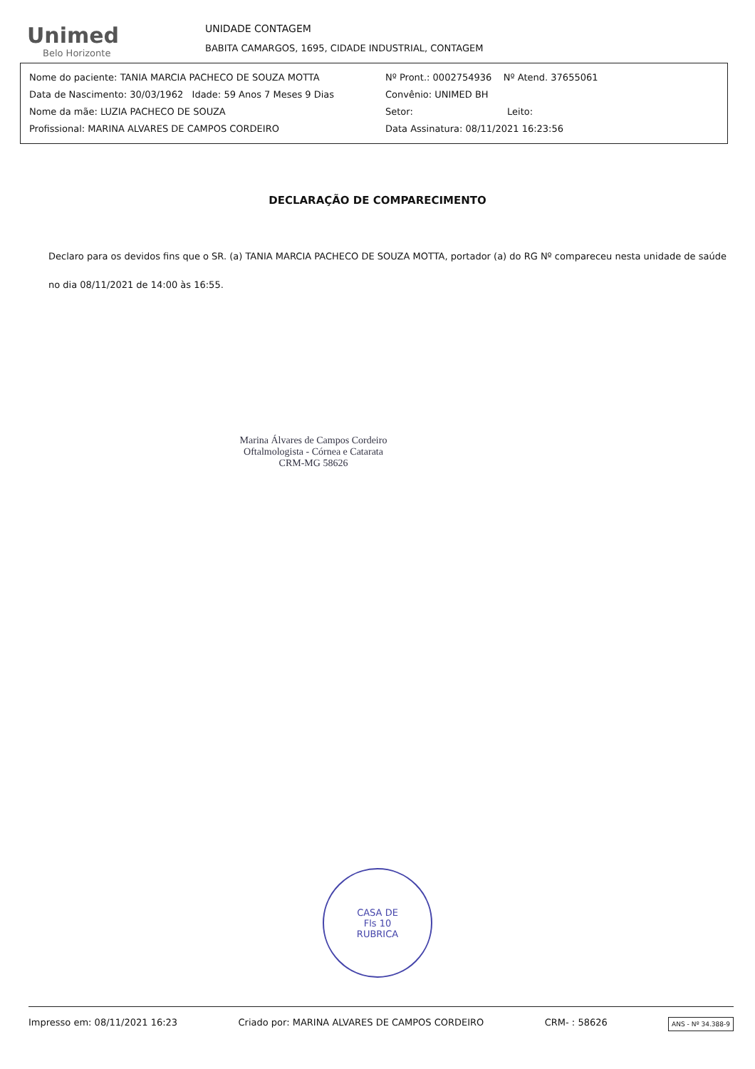Unimed
Belo Horizonte
UNIDADE CONTAGEM
BABITA CAMARGOS, 1695, CIDADE INDUSTRIAL, CONTAGEM
Nome do paciente: TANIA MARCIA PACHECO DE SOUZA MOTTA
Data de Nascimento: 30/03/1962 Idade: 59 Anos 7 Meses 9 Dias
Nome da mãe: LUZIA PACHECO DE SOUZA
Profissional: MARINA ALVARES DE CAMPOS CORDEIRO
Nº Pront.: 0002754936 Nº Atend. 37655061
Convênio: UNIMED BH
Setor: Leito:
Data Assinatura: 08/11/2021 16:23:56
DECLARAÇÃO DE COMPARECIMENTO
Declaro para os devidos fins que o SR. (a) TANIA MARCIA PACHECO DE SOUZA MOTTA, portador (a) do RG Nº compareceu nesta unidade de saúde no dia 08/11/2021 de 14:00 às 16:55.
Marina Álvares de Campos Cordeiro
Oftalmologista - Córnea e Catarata
CRM-MG 58626
CASA DE
Fls 10
RUBRICA
Impresso em: 08/11/2021 16:23 Criado por: MARINA ALVARES DE CAMPOS CORDEIRO CRM- : 58626 ANS - Nº 34.388-9